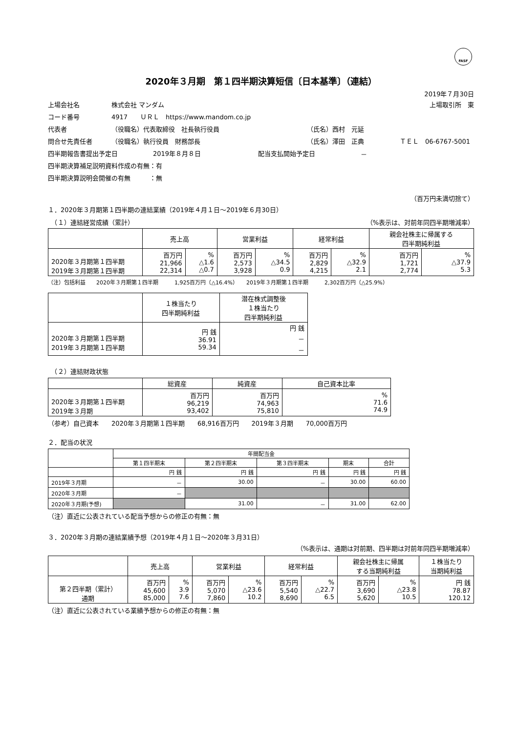FASF
2020年３月期　第１四半期決算短信〔日本基準〕（連結）
2019年７月30日
上場会社名 株式会社 マンダム 上場取引所　東
コード番号 4917　　ＵＲＬ　https://www.mandom.co.jp
代表者 （役職名）代表取締役　社長執行役員 （氏名）西村　元延
問合せ先責任者 （役職名）執行役員　財務部長 （氏名）澤田　正典 ＴＥＬ　06-6767-5001
四半期報告書提出予定日 2019年８月８日 配当支払開始予定日 －
四半期決算補足説明資料作成の有無：有
四半期決算説明会開催の有無　　　：無
（百万円未満切捨て）
１．2020年３月期第１四半期の連結業績（2019年４月１日～2019年６月30日）
　（１）連結経営成績（累計） （%表示は、対前年同四半期増減率）
| | 売上高 | | 営業利益 | | 経常利益 | | 親会社株主に帰属する 四半期純利益 | |
| --- | --- | --- | --- | --- | --- | --- | --- | --- |
| 2020年３月期第１四半期 2019年３月期第１四半期 | 百万円 21,966 22,314 | % △1.6 △0.7 | 百万円 2,573 3,928 | % △34.5 0.9 | 百万円 2,829 4,215 | % △32.9 2.1 | 百万円 1,721 2,774 | % △37.9 5.3 |
（注）包括利益　　2020年３月期第１四半期　　　1,925百万円（△16.4%）　　2019年３月期第１四半期　　　2,302百万円（△25.9%）
| | １株当たり 四半期純利益 | 潜在株式調整後 １株当たり 四半期純利益 |
| --- | --- | --- |
| 2020年３月期第１四半期 2019年３月期第１四半期 | 円 銭 36.91 59.34 | 円 銭 － － |
　（２）連結財政状態
| | 総資産 | 純資産 | 自己資本比率 |
| --- | --- | --- | --- |
| 2020年３月期第１四半期 2019年３月期 | 百万円 96,219 93,402 | 百万円 74,963 75,810 | % 71.6 74.9 |
（参考）自己資本　　2020年３月期第１四半期　　68,916百万円　　2019年３月期　　70,000百万円
２．配当の状況
| | 年間配当金 | | | | |
| --- | --- | --- | --- | --- | --- |
| | 第１四半期末 | 第２四半期末 | 第３四半期末 | 期末 | 合計 |
| | 円 銭 | 円 銭 | 円 銭 | 円 銭 | 円 銭 |
| 2019年３月期 | － | 30.00 | － | 30.00 | 60.00 |
| 2020年３月期 | － | | | | |
| 2020年３月期(予想) | | 31.00 | － | 31.00 | 62.00 |
（注）直近に公表されている配当予想からの修正の有無：無
３．2020年３月期の連結業績予想（2019年４月１日～2020年３月31日）
（%表示は、通期は対前期、四半期は対前年同四半期増減率）
| | 売上高 | | 営業利益 | | 経常利益 | | 親会社株主に帰属 する当期純利益 | | １株当たり 当期純利益 |
| --- | --- | --- | --- | --- | --- | --- | --- | --- | --- |
| 第２四半期（累計） 通期 | 百万円 45,600 85,000 | % 3.9 7.6 | 百万円 5,070 7,860 | % △23.6 10.2 | 百万円 5,540 8,690 | % △22.7 6.5 | 百万円 3,690 5,620 | % △23.8 10.5 | 円 銭 78.87 120.12 |
（注）直近に公表されている業績予想からの修正の有無：無